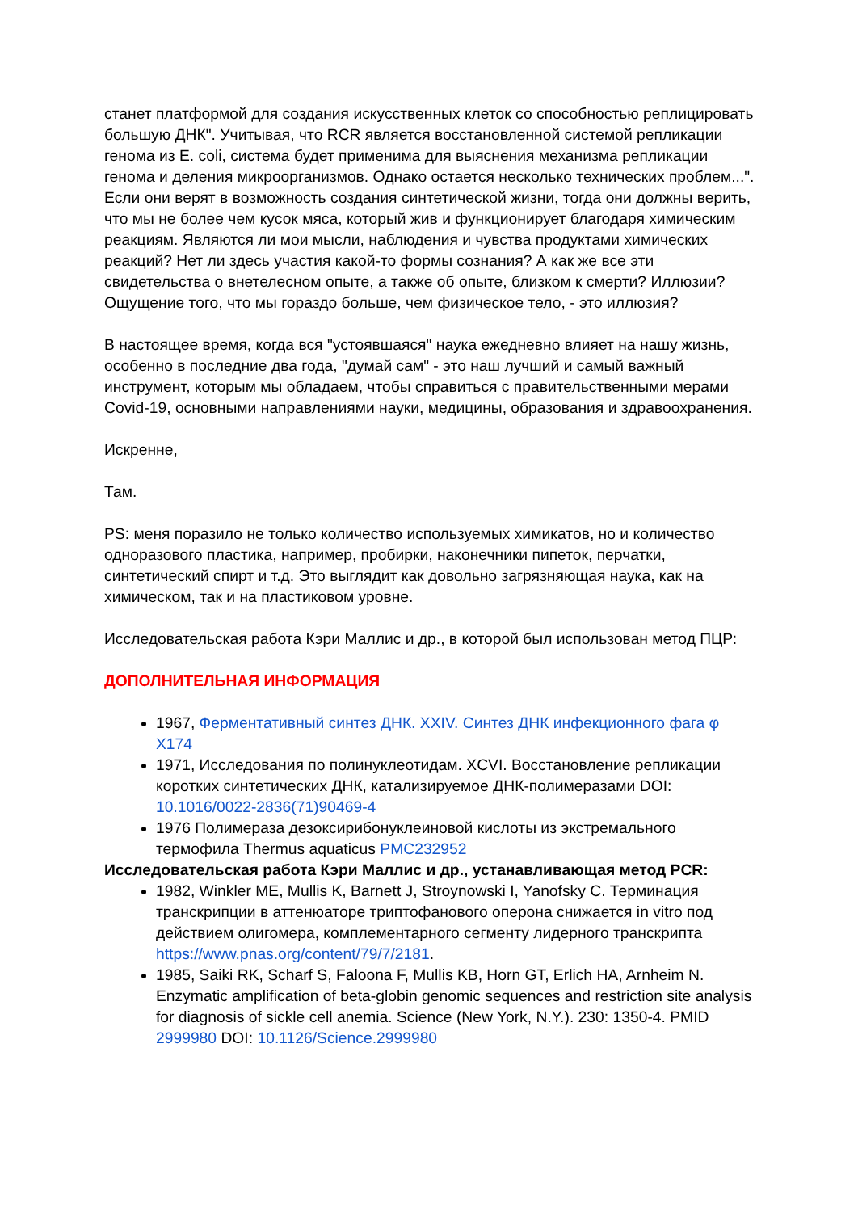станет платформой для создания искусственных клеток со способностью реплицировать большую ДНК". Учитывая, что RCR является восстановленной системой репликации генома из E. coli, система будет применима для выяснения механизма репликации генома и деления микроорганизмов. Однако остается несколько технических проблем...". Если они верят в возможность создания синтетической жизни, тогда они должны верить, что мы не более чем кусок мяса, который жив и функционирует благодаря химическим реакциям. Являются ли мои мысли, наблюдения и чувства продуктами химических реакций? Нет ли здесь участия какой-то формы сознания? А как же все эти свидетельства о внетелесном опыте, а также об опыте, близком к смерти? Иллюзии? Ощущение того, что мы гораздо больше, чем физическое тело, - это иллюзия?
В настоящее время, когда вся "устоявшаяся" наука ежедневно влияет на нашу жизнь, особенно в последние два года, "думай сам" - это наш лучший и самый важный инструмент, которым мы обладаем, чтобы справиться с правительственными мерами Covid-19, основными направлениями науки, медицины, образования и здравоохранения.
Искренне,
Там.
PS: меня поразило не только количество используемых химикатов, но и количество одноразового пластика, например, пробирки, наконечники пипеток, перчатки, синтетический спирт и т.д. Это выглядит как довольно загрязняющая наука, как на химическом, так и на пластиковом уровне.
Исследовательская работа Кэри Маллис и др., в которой был использован метод ПЦР:
ДОПОЛНИТЕЛЬНАЯ ИНФОРМАЦИЯ
1967, Ферментативный синтез ДНК. XXIV. Синтез ДНК инфекционного фага φ X174
1971, Исследования по полинуклеотидам. XCVI. Восстановление репликации коротких синтетических ДНК, катализируемое ДНК-полимеразами DOI: 10.1016/0022-2836(71)90469-4
1976 Полимераза дезоксирибонуклеиновой кислоты из экстремального термофила Thermus aquaticus PMC232952
Исследовательская работа Кэри Маллис и др., устанавливающая метод PCR:
1982, Winkler ME, Mullis K, Barnett J, Stroynowski I, Yanofsky C. Терминация транскрипции в аттенюаторе триптофанового оперона снижается in vitro под действием олигомера, комплементарного сегменту лидерного транскрипта https://www.pnas.org/content/79/7/2181.
1985, Saiki RK, Scharf S, Faloona F, Mullis KB, Horn GT, Erlich HA, Arnheim N. Enzymatic amplification of beta-globin genomic sequences and restriction site analysis for diagnosis of sickle cell anemia. Science (New York, N.Y.). 230: 1350-4. PMID 2999980 DOI: 10.1126/Science.2999980